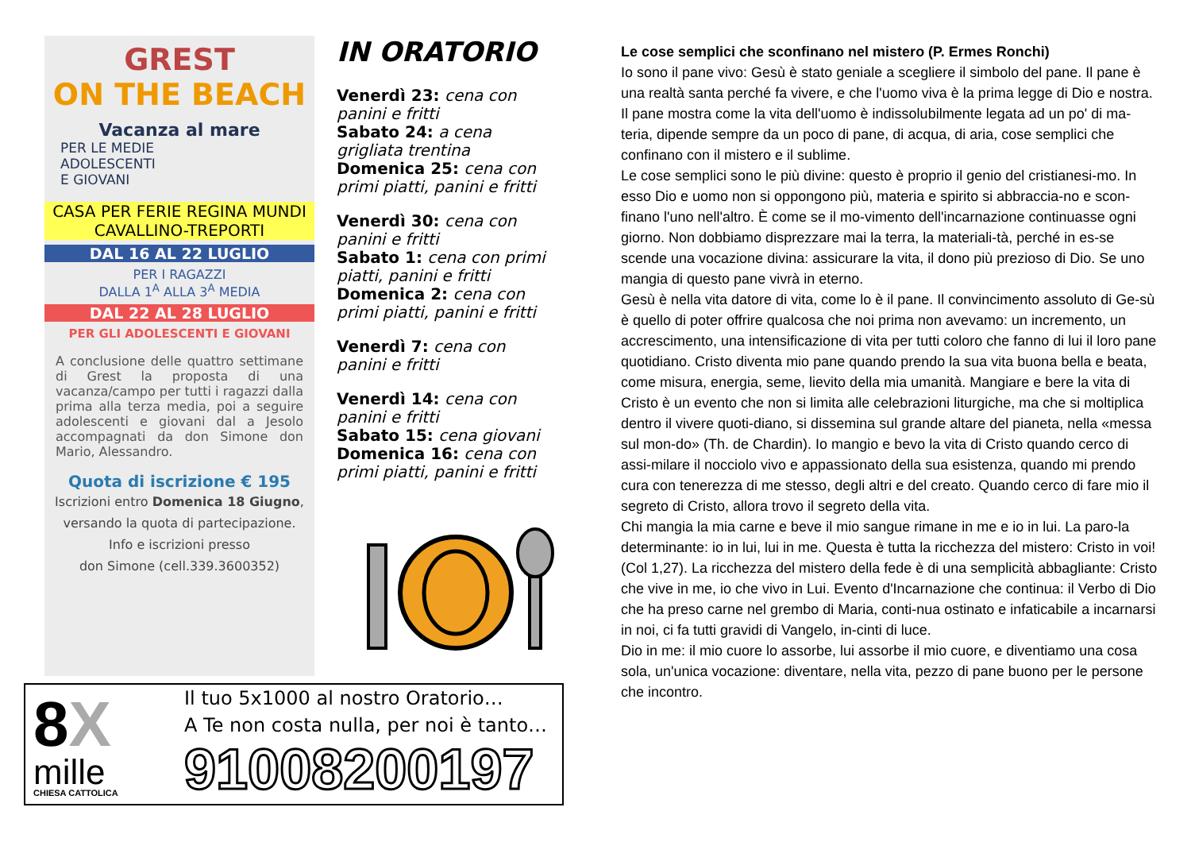GREST
ON THE BEACH
Vacanza al mare
PER LE MEDIE
ADOLESCENTI
E GIOVANI
CASA PER FERIE REGINA MUNDI
CAVALLINO-TREPORTI
DAL 16 AL 22 LUGLIO
PER I RAGAZZI
DALLA 1<sup>A</sup> ALLA 3<sup>A</sup> MEDIA
DAL 22 AL 28 LUGLIO
PER GLI ADOLESCENTI E GIOVANI
A conclusione delle quattro settimane di Grest la proposta di una vacanza/campo per tutti i ragazzi dalla prima alla terza media, poi a seguire adolescenti e giovani dal a Jesolo accompagnati da don Simone don Mario, Alessandro.
Quota di iscrizione € 195
Iscrizioni entro Domenica 18 Giugno,
versando la quota di partecipazione.
Info e iscrizioni presso
don Simone (cell.339.3600352)
IN ORATORIO
Venerdì 23: cena con panini e fritti
Sabato 24: a cena grigliata trentina
Domenica 25: cena con primi piatti, panini e fritti
Venerdì 30: cena con panini e fritti
Sabato 1: cena con primi piatti, panini e fritti
Domenica 2: cena con primi piatti, panini e fritti
Venerdì 7: cena con panini e fritti
Venerdì 14: cena con panini e fritti
Sabato 15: cena giovani
Domenica 16: cena con primi piatti, panini e fritti
8X
mille
CHIESA CATTOLICA
Il tuo 5x1000 al nostro Oratorio…
A Te non costa nulla, per noi è tanto…
91008200197
Le cose semplici che sconfinano nel mistero (P. Ermes Ronchi)
Io sono il pane vivo: Gesù è stato geniale a scegliere il simbolo del pane. Il pane è una realtà santa perché fa vivere, e che l'uomo viva è la prima legge di Dio e nostra.
Il pane mostra come la vita dell'uomo è indissolubilmente legata ad un po' di ma-teria, dipende sempre da un poco di pane, di acqua, di aria, cose semplici che confinano con il mistero e il sublime.
Le cose semplici sono le più divine: questo è proprio il genio del cristianesi-mo. In esso Dio e uomo non si oppongono più, materia e spirito si abbraccia-no e scon-finano l'uno nell'altro. È come se il mo-vimento dell'incarnazione continuasse ogni giorno. Non dobbiamo disprezzare mai la terra, la materiali-tà, perché in es-se scende una vocazione divina: assicurare la vita, il dono più prezioso di Dio. Se uno mangia di questo pane vivrà in eterno.
Gesù è nella vita datore di vita, come lo è il pane. Il convincimento assoluto di Ge-sù è quello di poter offrire qualcosa che noi prima non avevamo: un incremento, un accrescimento, una intensificazione di vita per tutti coloro che fanno di lui il loro pane quotidiano. Cristo diventa mio pane quando prendo la sua vita buona bella e beata, come misura, energia, seme, lievito della mia umanità. Mangiare e bere la vita di Cristo è un evento che non si limita alle celebrazioni liturgiche, ma che si moltiplica dentro il vivere quoti-diano, si dissemina sul grande altare del pianeta, nella «messa sul mon-do» (Th. de Chardin). Io mangio e bevo la vita di Cristo quando cerco di assi-milare il nocciolo vivo e appassionato della sua esistenza, quando mi prendo cura con tenerezza di me stesso, degli altri e del creato. Quando cerco di fare mio il segreto di Cristo, allora trovo il segreto della vita.
Chi mangia la mia carne e beve il mio sangue rimane in me e io in lui. La paro-la determinante: io in lui, lui in me. Questa è tutta la ricchezza del mistero: Cristo in voi! (Col 1,27). La ricchezza del mistero della fede è di una semplicità abbagliante: Cristo che vive in me, io che vivo in Lui. Evento d'Incarnazione che continua: il Verbo di Dio che ha preso carne nel grembo di Maria, conti-nua ostinato e infaticabile a incarnarsi in noi, ci fa tutti gravidi di Vangelo, in-cinti di luce.
Dio in me: il mio cuore lo assorbe, lui assorbe il mio cuore, e diventiamo una cosa sola, un'unica vocazione: diventare, nella vita, pezzo di pane buono per le persone che incontro.